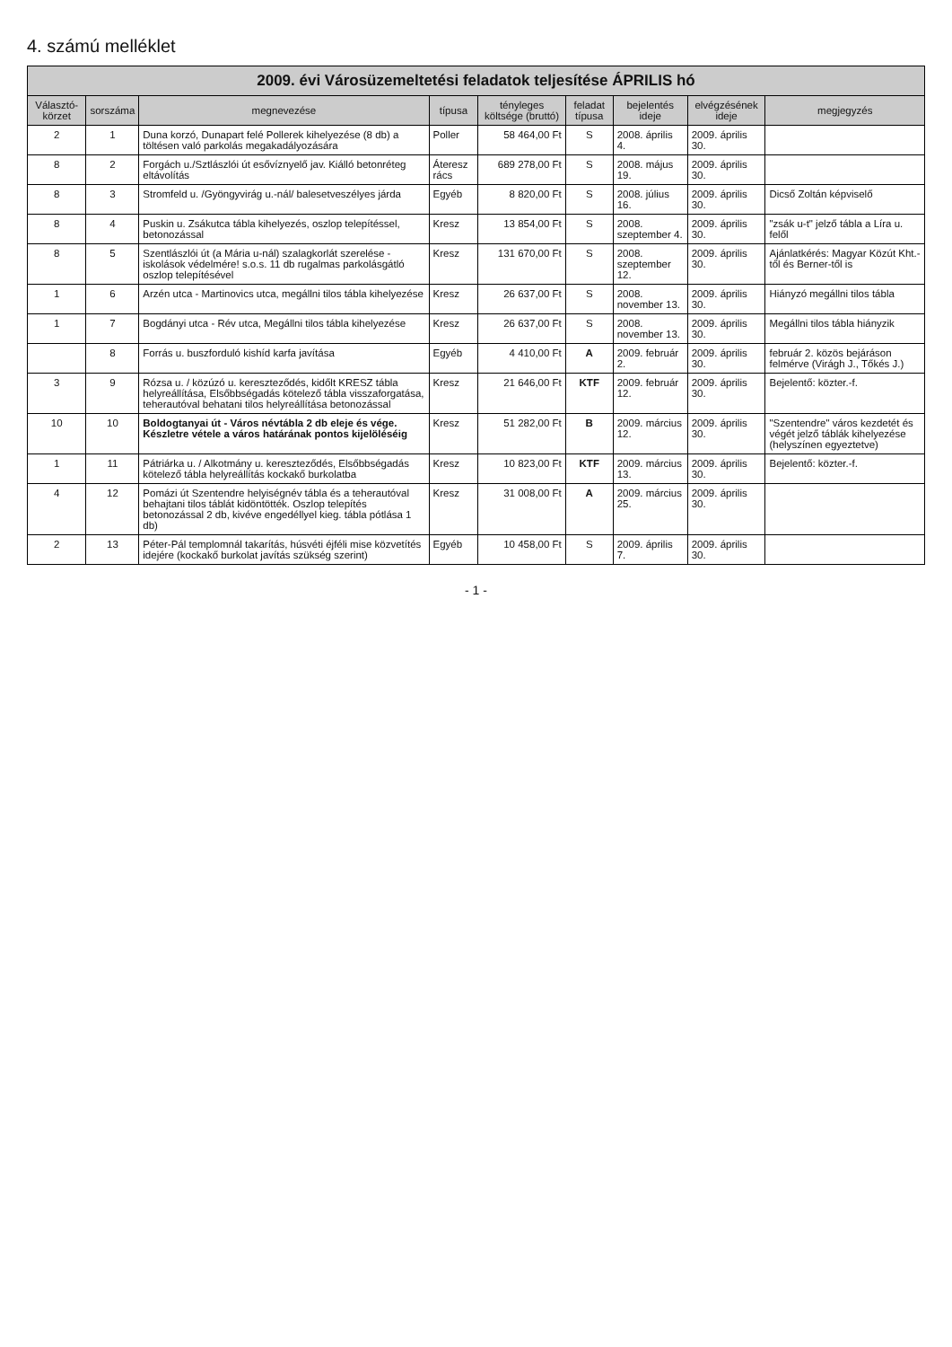4. számú melléklet
2009. évi Városüzemeltetési feladatok teljesítése ÁPRILIS hó
| Választó-körzet | sorszáma | megnevezése | típusa | tényleges költsége (bruttó) | feladat típusa | bejelentés ideje | elvégzésének ideje | megjegyzés |
| --- | --- | --- | --- | --- | --- | --- | --- | --- |
| 2 | 1 | Duna korzó, Dunapart felé Pollerek kihelyezése (8 db) a töltésen való parkolás megakadályozására | Poller | 58 464,00 Ft | S | 2008. április 4. | 2009. április 30. | |
| 8 | 2 | Forgách u./Sztlászlói út esővíznyelő jav. Kiálló betonréteg eltávolítás | Áteresz rács | 689 278,00 Ft | S | 2008. május 19. | 2009. április 30. | |
| 8 | 3 | Stromfeld u. /Gyöngyvirág u.-nál/ balesetveszélyes járda | Egyéb | 8 820,00 Ft | S | 2008. július 16. | 2009. április 30. | Dicső Zoltán képviselő |
| 8 | 4 | Puskin u. Zsákutca tábla kihelyezés, oszlop telepítéssel, betonozással | Kresz | 13 854,00 Ft | S | 2008. szeptember 4. | 2009. április 30. | "zsák u-t" jelző tábla a Líra u. felől |
| 8 | 5 | Szentlászlói út (a Mária u-nál) szalagkorlát szerelése - iskolások védelmére! s.o.s. 11 db rugalmas parkolásgátló oszlop telepítésével | Kresz | 131 670,00 Ft | S | 2008. szeptember 12. | 2009. április 30. | Ajánlatkérés: Magyar Közút Kht.-től és Berner-től is |
| 1 | 6 | Arzén utca - Martinovics utca, megállni tilos tábla kihelyezése | Kresz | 26 637,00 Ft | S | 2008. november 13. | 2009. április 30. | Hiányzó megállni tilos tábla |
| 1 | 7 | Bogdányi utca - Rév utca, Megállni tilos tábla kihelyezése | Kresz | 26 637,00 Ft | S | 2008. november 13. | 2009. április 30. | Megállni tilos tábla hiányzik |
| | 8 | Forrás u. buszforduló kishíd karfa javítása | Egyéb | 4 410,00 Ft | A | 2009. február 2. | 2009. április 30. | február 2. közös bejáráson felmérve (Virágh J., Tőkés J.) |
| 3 | 9 | Rózsa u. / közúzó u. kereszteződés, kidőlt KRESZ tábla helyreállítása, Elsőbbségadás kötelező tábla visszaforgatása, teherautóval behatani tilos helyreállítása betonozással | Kresz | 21 646,00 Ft | KTF | 2009. február 12. | 2009. április 30. | Bejelentő: közter.-f. |
| 10 | 10 | Boldogtanyai út - Város névtábla 2 db eleje és vége. Készletre vétele a város határának pontos kijelöléséig | Kresz | 51 282,00 Ft | B | 2009. március 12. | 2009. április 30. | "Szentendre" város kezdetét és végét jelző táblák kihelyezése (helyszínen egyeztetve) |
| 1 | 11 | Pátriárka u. / Alkotmány u. kereszteződés, Elsőbbségadás kötelező tábla helyreállítás kockakő burkolatba | Kresz | 10 823,00 Ft | KTF | 2009. március 13. | 2009. április 30. | Bejelentő: közter.-f. |
| 4 | 12 | Pomázi út Szentendre helyiségnév tábla és a teherautóval behajtani tilos táblát kidöntötték. Oszlop telepítés betonozással 2 db, kivéve engedéllyel kieg. tábla pótlása 1 db) | Kresz | 31 008,00 Ft | A | 2009. március 25. | 2009. április 30. | |
| 2 | 13 | Péter-Pál templomnál takarítás, húsvéti éjféli mise közvetítés idejére (kockakő burkolat javítás szükség szerint) | Egyéb | 10 458,00 Ft | S | 2009. április 7. | 2009. április 30. | |
- 1 -